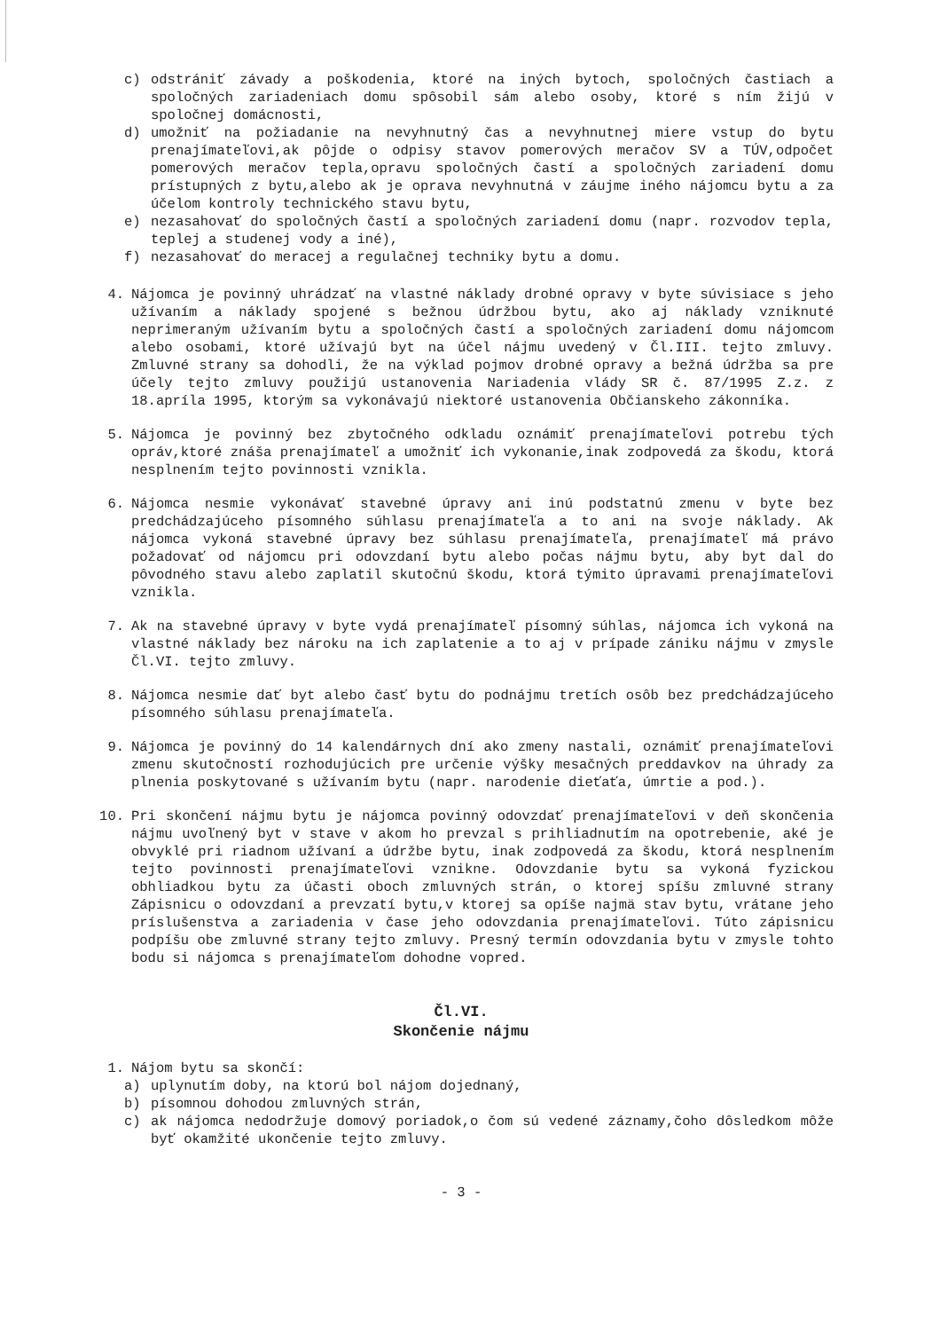c) odstrániť závady a poškodenia, ktoré na iných bytoch, spoločných častiach a spoločných zariadeniach domu spôsobil sám alebo osoby, ktoré s ním žijú v spoločnej domácnosti,
d) umožniť na požiadanie na nevyhnutný čas a nevyhnutnej miere vstup do bytu prenajímateľovi,ak pôjde o odpisy stavov pomerových meračov SV a TÚV,odpočet pomerových meračov tepla,opravu spoločných častí a spoločných zariadení domu prístupných z bytu,alebo ak je oprava nevyhnutná v záujme iného nájomcu bytu a za účelom kontroly technického stavu bytu,
e) nezasahovať do spoločných častí a spoločných zariadení domu (napr. rozvodov tepla, teplej a studenej vody a iné),
f) nezasahovať do meracej a regulačnej techniky bytu a domu.
4. Nájomca je povinný uhrádzať na vlastné náklady drobné opravy v byte súvisiace s jeho užívaním a náklady spojené s bežnou údržbou bytu, ako aj náklady vzniknuté neprimeraným užívaním bytu a spoločných častí a spoločných zariadení domu nájomcom alebo osobami, ktoré užívajú byt na účel nájmu uvedený v Čl.III. tejto zmluvy. Zmluvné strany sa dohodli, že na výklad pojmov drobné opravy a bežná údržba sa pre účely tejto zmluvy použijú ustanovenia Nariadenia vlády SR č. 87/1995 Z.z. z 18.apríla 1995, ktorým sa vykonávajú niektoré ustanovenia Občianskeho zákonníka.
5. Nájomca je povinný bez zbytočného odkladu oznámiť prenajímateľovi potrebu tých opráv,ktoré znáša prenajímateľ a umožniť ich vykonanie,inak zodpovedá za škodu, ktorá nesplnením tejto povinnosti vznikla.
6. Nájomca nesmie vykonávať stavebné úpravy ani inú podstatnú zmenu v byte bez predchádzajúceho písomného súhlasu prenajímateľa a to ani na svoje náklady. Ak nájomca vykoná stavebné úpravy bez súhlasu prenajímateľa, prenajímateľ má právo požadovať od nájomcu pri odovzdaní bytu alebo počas nájmu bytu, aby byt dal do pôvodného stavu alebo zaplatil skutočnú škodu, ktorá týmito úpravami prenajímateľovi vznikla.
7. Ak na stavebné úpravy v byte vydá prenajímateľ písomný súhlas, nájomca ich vykoná na vlastné náklady bez nároku na ich zaplatenie a to aj v prípade zániku nájmu v zmysle Čl.VI. tejto zmluvy.
8. Nájomca nesmie dať byt alebo časť bytu do podnájmu tretích osôb bez predchádzajúceho písomného súhlasu prenajímateľa.
9. Nájomca je povinný do 14 kalendárnych dní ako zmeny nastali, oznámiť prenajímateľovi zmenu skutočností rozhodujúcich pre určenie výšky mesačných preddavkov na úhrady za plnenia poskytované s užívaním bytu (napr. narodenie dieťaťa, úmrtie a pod.).
10. Pri skončení nájmu bytu je nájomca povinný odovzdať prenajímateľovi v deň skončenia nájmu uvoľnený byt v stave v akom ho prevzal s prihliadnutím na opotrebenie, aké je obvyklé pri riadnom užívaní a údržbe bytu, inak zodpovedá za škodu, ktorá nesplnením tejto povinnosti prenajímateľovi vznikne. Odovzdanie bytu sa vykoná fyzickou obhliadkou bytu za účasti oboch zmluvných strán, o ktorej spíšu zmluvné strany Zápisnicu o odovzdaní a prevzatí bytu,v ktorej sa opíše najmä stav bytu, vrátane jeho príslušenstva a zariadenia v čase jeho odovzdania prenajímateľovi. Túto zápisnicu podpíšu obe zmluvné strany tejto zmluvy. Presný termín odovzdania bytu v zmysle tohto bodu si nájomca s prenajímateľom dohodne vopred.
Čl.VI.
Skončenie nájmu
1. Nájom bytu sa skončí:
a) uplynutím doby, na ktorú bol nájom dojednaný,
b) písomnou dohodou zmluvných strán,
c) ak nájomca nedodržuje domový poriadok,o čom sú vedené záznamy,čoho dôsledkom môže byť okamžité ukončenie tejto zmluvy.
- 3 -